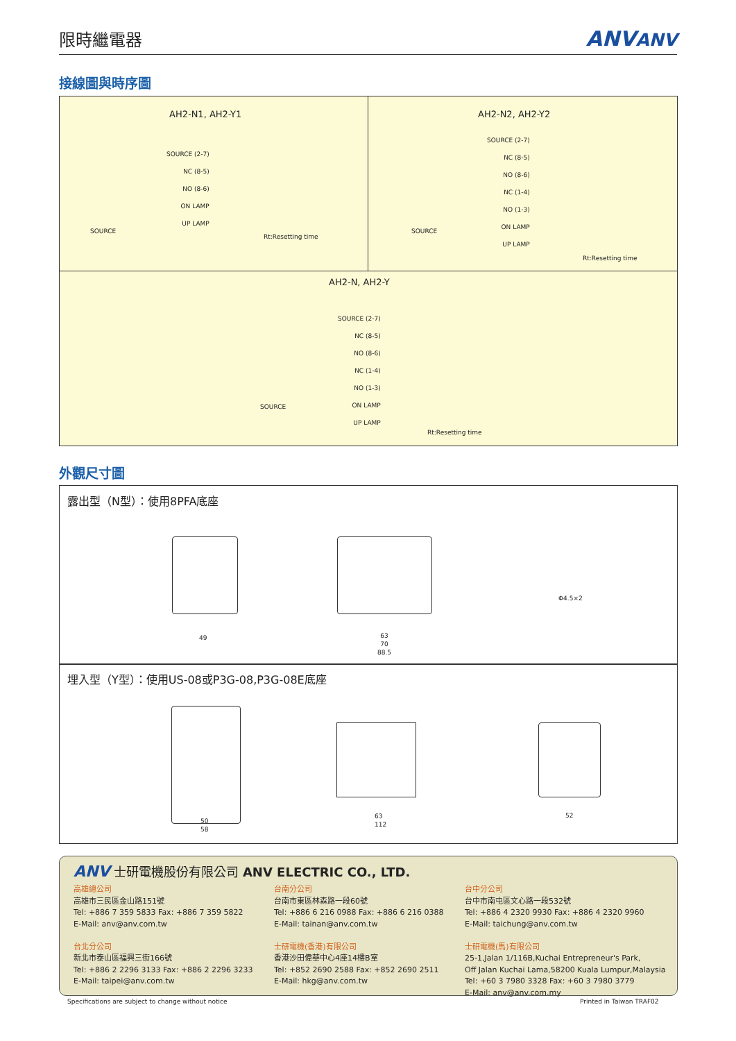限時繼電器
ANVANV
接線圖與時序圖
AH2-N1, AH2-Y1
SOURCE (2-7)
NC (8-5)
NO (8-6)
ON LAMP
UP LAMP
Rt:Resetting time
SOURCE
AH2-N2, AH2-Y2
SOURCE (2-7)
NC (8-5)
NO (8-6)
NC (1-4)
NO (1-3)
ON LAMP
UP LAMP
Rt:Resetting time
SOURCE
AH2-N, AH2-Y
SOURCE (2-7)
NC (8-5)
NO (8-6)
NC (1-4)
NO (1-3)
ON LAMP
UP LAMP
Rt:Resetting time
SOURCE
外觀尺寸圖
露出型（N型）：使用8PFA底座
埋入型（Y型）：使用US-08或P3G-08,P3G-08E底座
49
63
70
88.5
Φ4.5×2
50
58
63
112
52
ANV 士研電機股份有限公司 ANV ELECTRIC CO., LTD.
高雄總公司
高雄市三民區金山路151號
Tel: +886 7 359 5833 Fax: +886 7 359 5822
E-Mail: anv@anv.com.tw
台北分公司
新北市泰山區福興三街166號
Tel: +886 2 2296 3133 Fax: +886 2 2296 3233
E-Mail: taipei@anv.com.tw
台南分公司
台南市東區林森路一段60號
Tel: +886 6 216 0988 Fax: +886 6 216 0388
E-Mail: tainan@anv.com.tw
士研電機(香港)有限公司
香港沙田偉華中心4座14樓B室
Tel: +852 2690 2588 Fax: +852 2690 2511
E-Mail: hkg@anv.com.tw
台中分公司
台中市南屯區文心路一段532號
Tel: +886 4 2320 9930 Fax: +886 4 2320 9960
E-Mail: taichung@anv.com.tw
士研電機(馬)有限公司
25-1,Jalan 1/116B,Kuchai Entrepreneur's Park,
Off Jalan Kuchai Lama,58200 Kuala Lumpur,Malaysia
Tel: +60 3 7980 3328 Fax: +60 3 7980 3779
E-Mail: anv@anv.com.my
Specifications are subject to change without notice
Printed in Taiwan TRAF02